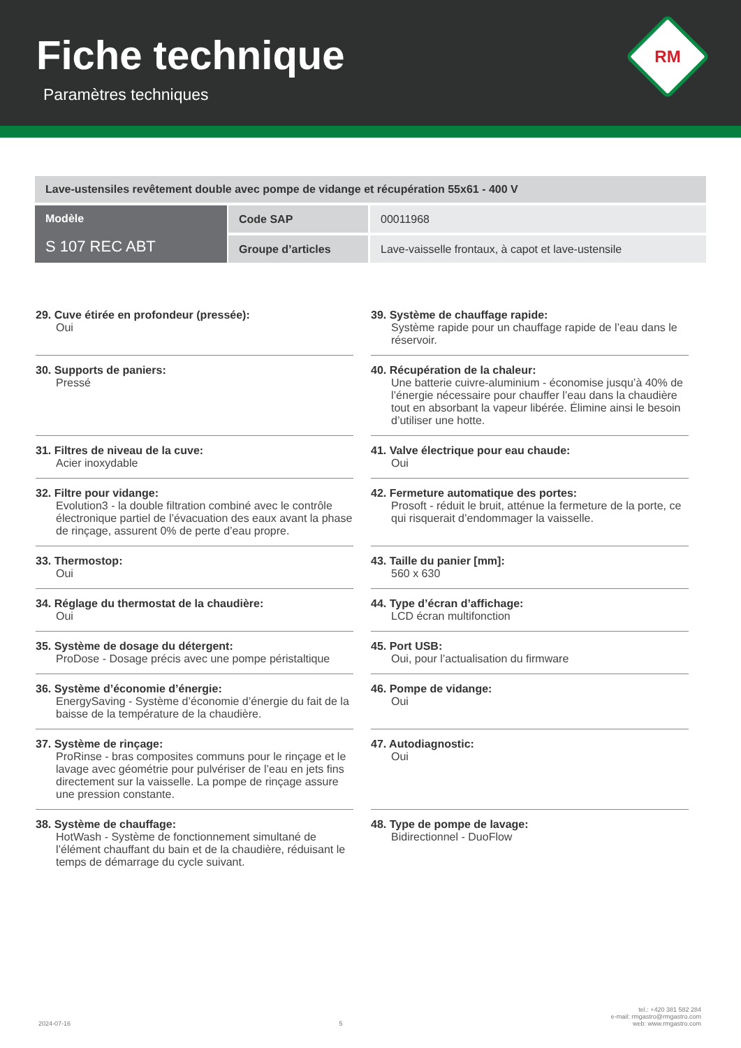Fiche technique
Paramètres techniques
RM
| Lave-ustensiles revêtement double avec pompe de vidange et récupération 55x61 - 400 V | | |
| Modèle S 107 REC ABT | Code SAP | 00011968 |
| | Groupe d’articles | Lave-vaisselle frontaux, à capot et lave-ustensile |
29. Cuve étirée en profondeur (pressée):
Oui
30. Supports de paniers:
Pressé
31. Filtres de niveau de la cuve:
Acier inoxydable
32. Filtre pour vidange:
Evolution3 - la double filtration combiné avec le contrôle électronique partiel de l’évacuation des eaux avant la phase de rinçage, assurent 0% de perte d’eau propre.
33. Thermostop:
Oui
34. Réglage du thermostat de la chaudière:
Oui
35. Système de dosage du détergent:
ProDose - Dosage précis avec une pompe péristaltique
36. Système d’économie d’énergie:
EnergySaving - Système d’économie d’énergie du fait de la baisse de la température de la chaudière.
37. Système de rinçage:
ProRinse - bras composites communs pour le rinçage et le lavage avec géométrie pour pulvériser de l’eau en jets fins directement sur la vaisselle. La pompe de rinçage assure une pression constante.
38. Système de chauffage:
HotWash - Système de fonctionnement simultané de l’élément chauffant du bain et de la chaudière, réduisant le temps de démarrage du cycle suivant.
39. Système de chauffage rapide:
Système rapide pour un chauffage rapide de l’eau dans le réservoir.
40. Récupération de la chaleur:
Une batterie cuivre-aluminium - économise jusqu’à 40% de l’énergie nécessaire pour chauffer l’eau dans la chaudière tout en absorbant la vapeur libérée. Élimine ainsi le besoin d’utiliser une hotte.
41. Valve électrique pour eau chaude:
Oui
42. Fermeture automatique des portes:
Prosoft - réduit le bruit, atténue la fermeture de la porte, ce qui risquerait d’endommager la vaisselle.
43. Taille du panier [mm]:
560 x 630
44. Type d’écran d’affichage:
LCD écran multifonction
45. Port USB:
Oui, pour l’actualisation du firmware
46. Pompe de vidange:
Oui
47. Autodiagnostic:
Oui
48. Type de pompe de lavage:
Bidirectionnel - DuoFlow
2024-07-16 5 tel.: +420 381 582 284
e-mail: rmgastro@rmgastro.com
web: www.rmgastro.com